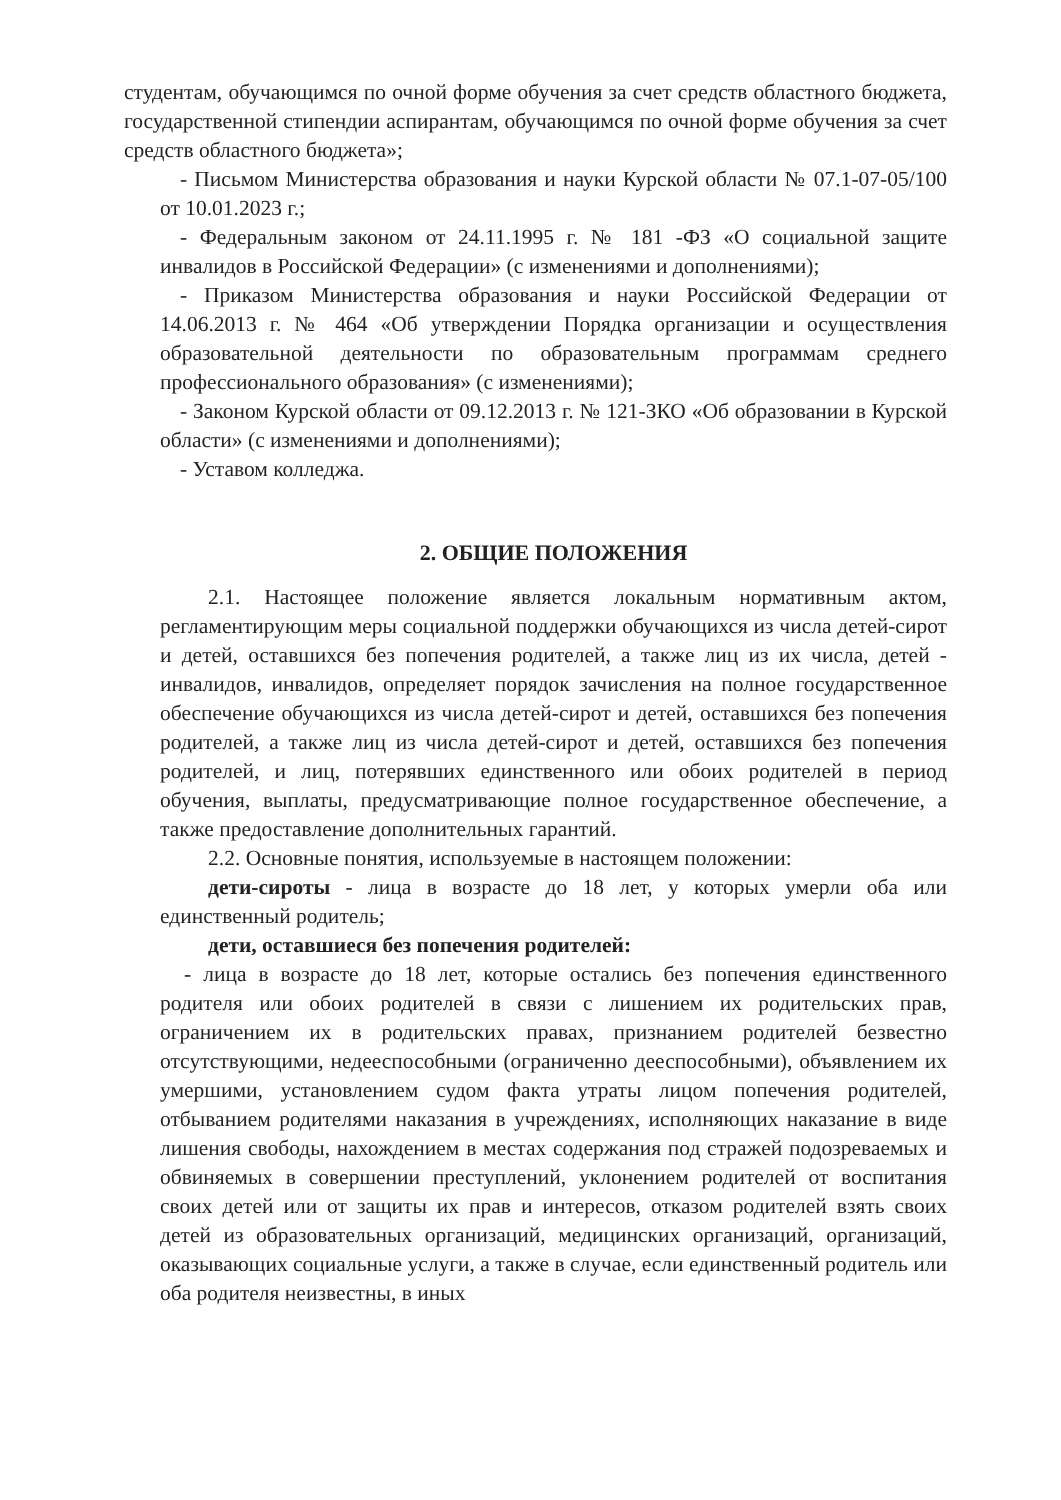студентам, обучающимся по очной форме обучения за счет средств областного бюджета, государственной стипендии аспирантам, обучающимся по очной форме обучения за счет средств областного бюджета»;
- Письмом Министерства образования и науки Курской области № 07.1-07-05/100 от 10.01.2023 г.;
- Федеральным законом от 24.11.1995 г. № 181 -ФЗ «О социальной защите инвалидов в Российской Федерации» (с изменениями и дополнениями);
- Приказом Министерства образования и науки Российской Федерации от 14.06.2013 г. № 464 «Об утверждении Порядка организации и осуществления образовательной деятельности по образовательным программам среднего профессионального образования» (с изменениями);
- Законом Курской области от 09.12.2013 г. № 121-ЗКО «Об образовании в Курской области» (с изменениями и дополнениями);
- Уставом колледжа.
2. ОБЩИЕ ПОЛОЖЕНИЯ
2.1. Настоящее положение является локальным нормативным актом, регламентирующим меры социальной поддержки обучающихся из числа детей-сирот и детей, оставшихся без попечения родителей, а также лиц из их числа, детей - инвалидов, инвалидов, определяет порядок зачисления на полное государственное обеспечение обучающихся из числа детей-сирот и детей, оставшихся без попечения родителей, а также лиц из числа детей-сирот и детей, оставшихся без попечения родителей, и лиц, потерявших единственного или обоих родителей в период обучения, выплаты, предусматривающие полное государственное обеспечение, а также предоставление дополнительных гарантий.
2.2. Основные понятия, используемые в настоящем положении:
дети-сироты - лица в возрасте до 18 лет, у которых умерли оба или единственный родитель;
дети, оставшиеся без попечения родителей:
- лица в возрасте до 18 лет, которые остались без попечения единственного родителя или обоих родителей в связи с лишением их родительских прав, ограничением их в родительских правах, признанием родителей безвестно отсутствующими, недееспособными (ограниченно дееспособными), объявлением их умершими, установлением судом факта утраты лицом попечения родителей, отбыванием родителями наказания в учреждениях, исполняющих наказание в виде лишения свободы, нахождением в местах содержания под стражей подозреваемых и обвиняемых в совершении преступлений, уклонением родителей от воспитания своих детей или от защиты их прав и интересов, отказом родителей взять своих детей из образовательных организаций, медицинских организаций, организаций, оказывающих социальные услуги, а также в случае, если единственный родитель или оба родителя неизвестны, в иных